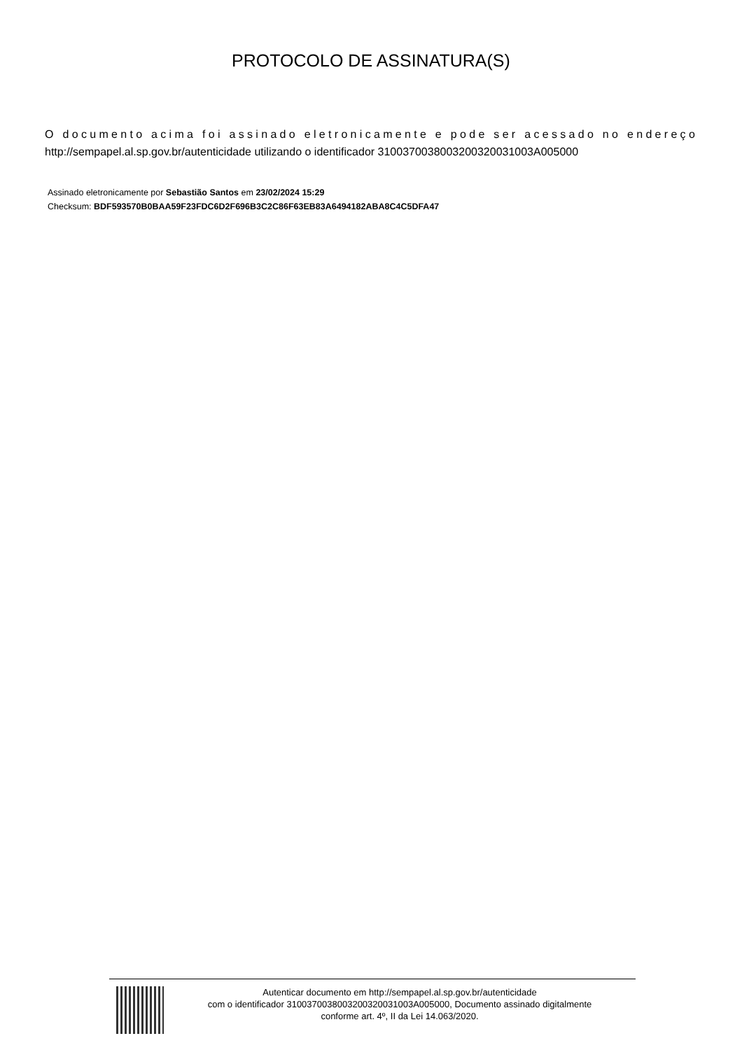PROTOCOLO DE ASSINATURA(S)
O documento acima foi assinado eletronicamente e pode ser acessado no endereço
http://sempapel.al.sp.gov.br/autenticidade utilizando o identificador 310037003800320032003100​3A005000
Assinado eletronicamente por Sebastião Santos em 23/02/2024 15:29
Checksum: BDF593570B0BAA59F23FDC6D2F696B3C2C86F63EB83A6494182ABA8C4C5DFA47
Autenticar documento em http://sempapel.al.sp.gov.br/autenticidade
com o identificador 310037003800320032003100​3A005000, Documento assinado digitalmente
conforme art. 4º, II da Lei 14.063/2020.